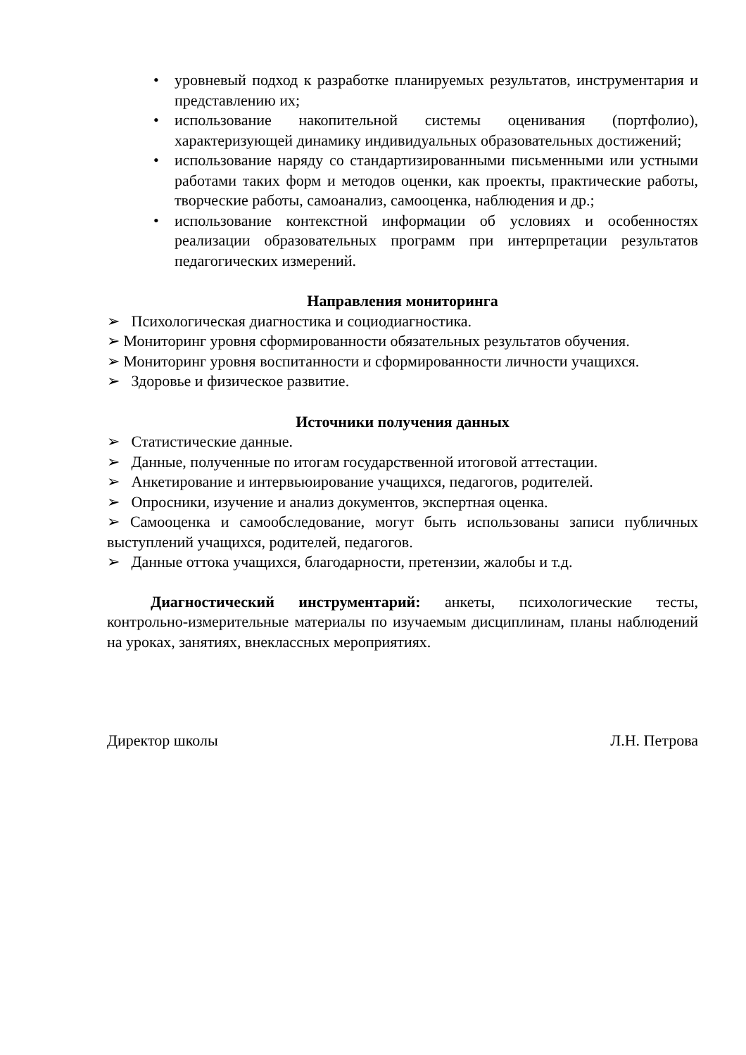• уровневый подход к разработке планируемых результатов, инструментария и представлению их;
• использование накопительной системы оценивания (портфолио), характеризующей динамику индивидуальных образовательных достижений;
• использование наряду со стандартизированными письменными или устными работами таких форм и методов оценки, как проекты, практические работы, творческие работы, самоанализ, самооценка, наблюдения и др.;
• использование контекстной информации об условиях и особенностях реализации образовательных программ при интерпретации результатов педагогических измерений.
Направления мониторинга
➢ Психологическая диагностика и социодиагностика.
➢ Мониторинг уровня сформированности обязательных результатов обучения.
➢ Мониторинг уровня воспитанности и сформированности личности учащихся.
➢ Здоровье и физическое развитие.
Источники получения данных
➢ Статистические данные.
➢ Данные, полученные по итогам государственной итоговой аттестации.
➢ Анкетирование и интервьюирование учащихся, педагогов, родителей.
➢ Опросники, изучение и анализ документов, экспертная оценка.
➢ Самооценка и самообследование, могут быть использованы записи публичных выступлений учащихся, родителей, педагогов.
➢ Данные оттока учащихся, благодарности, претензии, жалобы и т.д.
Диагностический инструментарий: анкеты, психологические тесты, контрольно-измерительные материалы по изучаемым дисциплинам, планы наблюдений на уроках, занятиях, внеклассных мероприятиях.
Директор школы Л.Н. Петрова